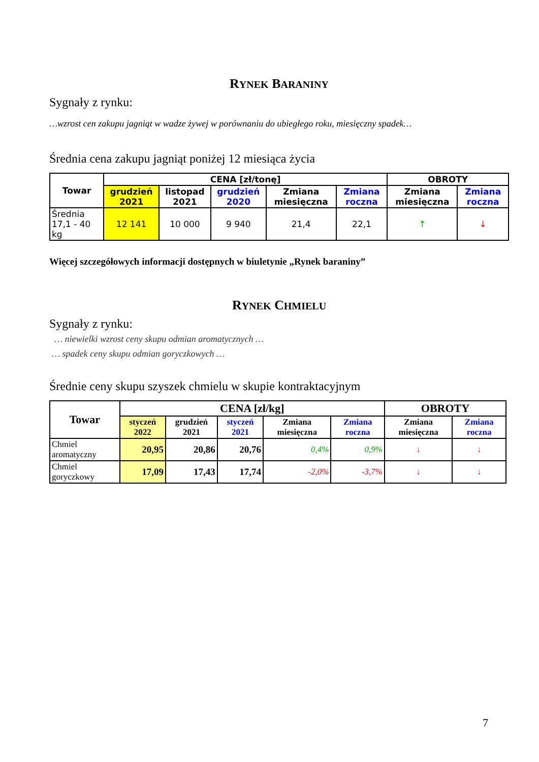RYNEK BARANINY
Sygnały z rynku:
…wzrost cen zakupu jagniąt w wadze żywej w porównaniu do ubiegłego roku, miesięczny spadek…
Średnia cena zakupu jagniąt poniżej 12 miesiąca życia
| Towar | CENA [zł/tonę] | | | | | OBROTY | |
| --- | --- | --- | --- | --- | --- | --- | --- |
| | grudzień 2021 | listopad 2021 | grudzień 2020 | Zmiana miesięczna | Zmiana roczna | Zmiana miesięczna | Zmiana roczna |
| Średnia 17,1 - 40 kg | 12 141 | 10 000 | 9 940 | 21,4 | 22,1 | ↑ | ↓ |
Więcej szczegółowych informacji dostępnych w biuletynie „Rynek baraniny”
RYNEK CHMIELU
Sygnały z rynku:
… niewielki wzrost ceny skupu odmian aromatycznych …
… spadek ceny skupu odmian goryczkowych …
Średnie ceny skupu szyszek chmielu w skupie kontraktacyjnym
| Towar | CENA [zł/kg] | | | | | OBROTY | |
| --- | --- | --- | --- | --- | --- | --- | --- |
| | styczeń 2022 | grudzień 2021 | styczeń 2021 | Zmiana miesięczna | Zmiana roczna | Zmiana miesięczna | Zmiana roczna |
| Chmiel aromatyczny | 20,95 | 20,86 | 20,76 | 0,4% | 0,9% | ↓ | ↓ |
| Chmiel goryczkowy | 17,09 | 17,43 | 17,74 | -2,0% | -3,7% | ↓ | ↓ |
7